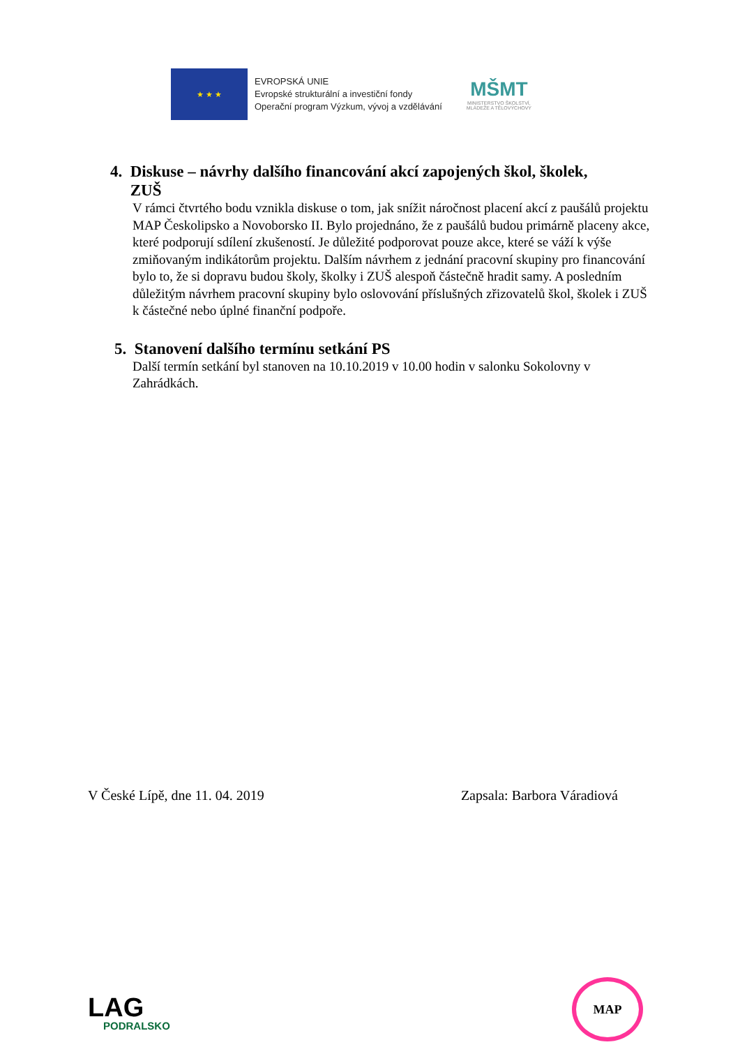★ ★ ★
EVROPSKÁ UNIE
Evropské strukturální a investiční fondy
Operační program Výzkum, vývoj a vzdělávání
MŠMT
MINISTERSTVO ŠKOLSTVÍ,
MLÁDEŽE A TĚLOVÝCHOVY
4. Diskuse – návrhy dalšího financování akcí zapojených škol, školek,
ZUŠ
V rámci čtvrtého bodu vznikla diskuse o tom, jak snížit náročnost placení akcí z paušálů projektu MAP Českolipsko a Novoborsko II. Bylo projednáno, že z paušálů budou primárně placeny akce, které podporují sdílení zkušeností. Je důležité podporovat pouze akce, které se váží k výše zmiňovaným indikátorům projektu. Dalším návrhem z jednání pracovní skupiny pro financování bylo to, že si dopravu budou školy, školky i ZUŠ alespoň částečně hradit samy. A posledním důležitým návrhem pracovní skupiny bylo oslovování příslušných zřizovatelů škol, školek i ZUŠ k částečné nebo úplné finanční podpoře.
5. Stanovení dalšího termínu setkání PS
Další termín setkání byl stanoven na 10.10.2019 v 10.00 hodin v salonku Sokolovny v Zahrádkách.
V České Lípě, dne 11. 04. 2019 Zapsala: Barbora Váradiová
LAG
PODRALSKO
MAP